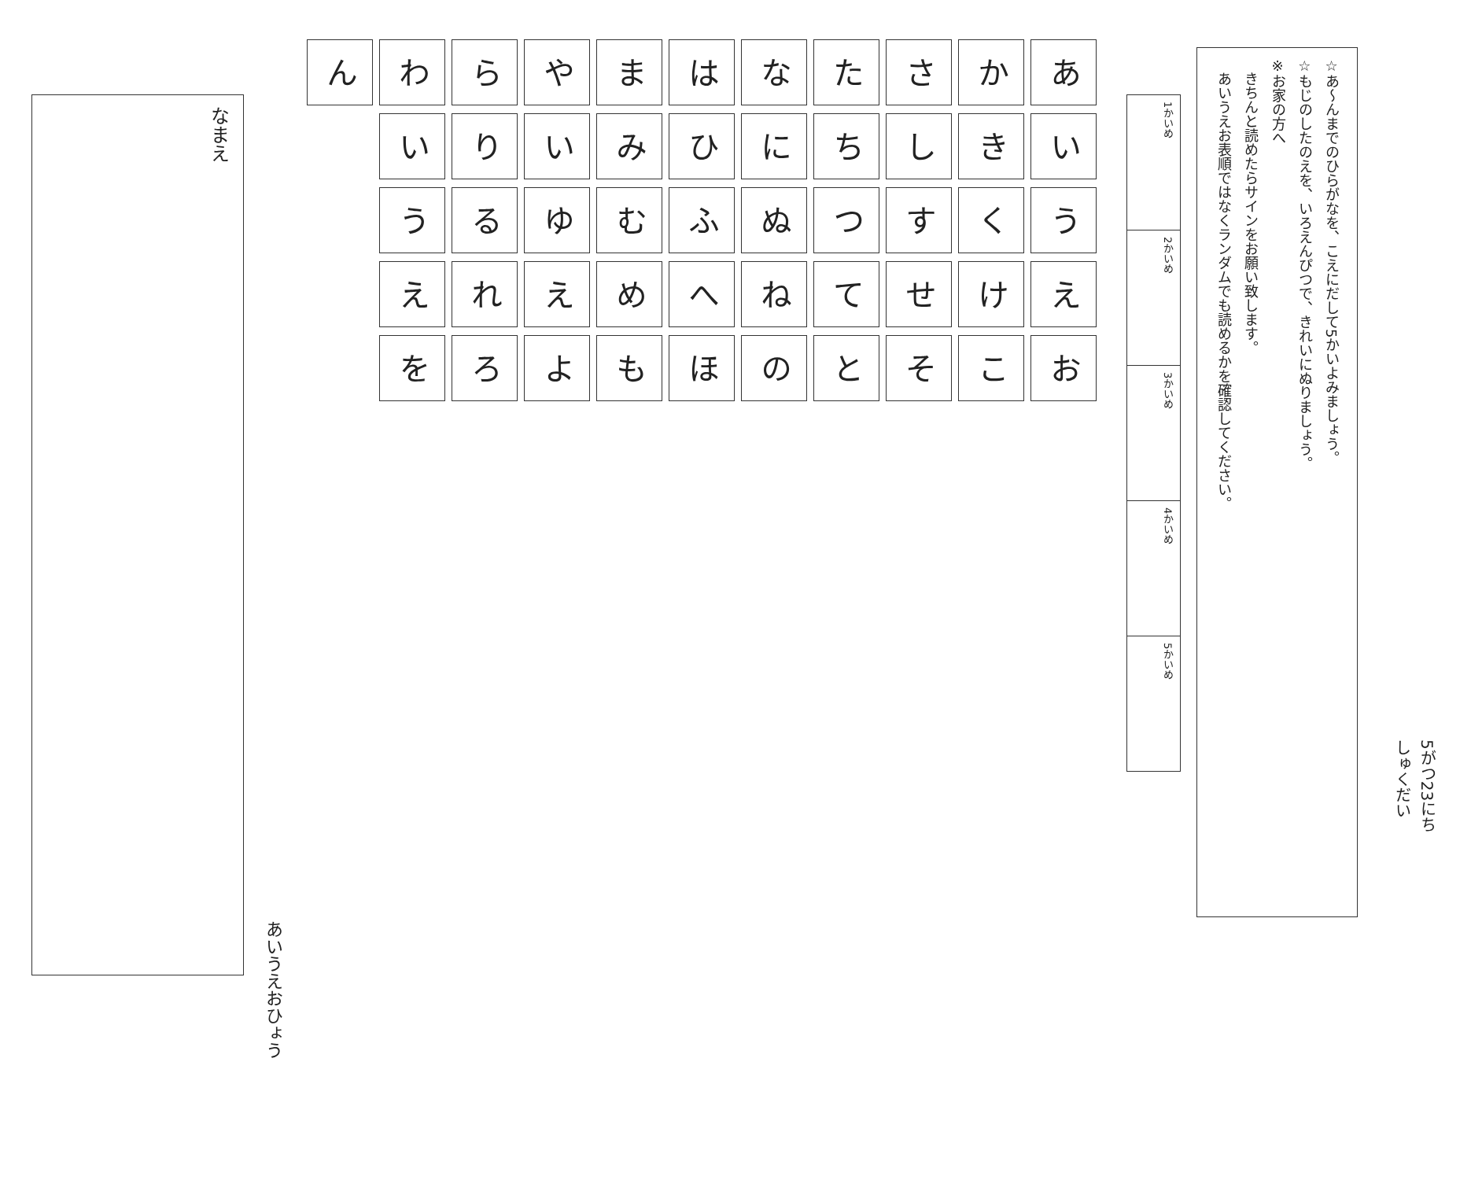5がつ23にち
しゅくだい
☆あ〜んまでのひらがなを、こえにだして5かいよみましょう。
☆もじのしたのえを、いろえんぴつで、きれいにぬりましょう。
※お家の方へ
　きちんと読めたらサインをお願い致します。
　あいうえお表順ではなくランダムでも読めるかを確認してください。
| 1かいめ | 2かいめ | 3かいめ | 4かいめ | 5かいめ |
| あ | い | う | え | お |
| か | き | く | け | こ |
| さ | し | す | せ | そ |
| た | ち | つ | て | と |
| な | に | ぬ | ね | の |
| は | ひ | ふ | へ | ほ |
| ま | み | む | め | も |
| や | い | ゆ | え | よ |
| ら | り | る | れ | ろ |
| わ | い | う | え | を |
| ん | | | | |
あいうえおひょう
なまえ